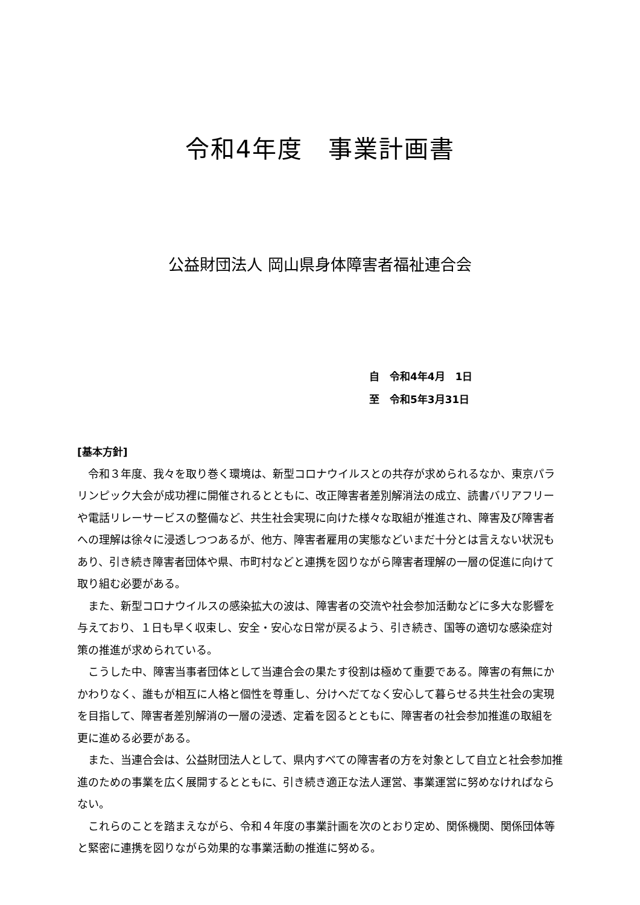令和4年度　事業計画書
公益財団法人 岡山県身体障害者福祉連合会
自　令和4年4月　1日
至　令和5年3月31日
[基本方針]
令和３年度、我々を取り巻く環境は、新型コロナウイルスとの共存が求められるなか、東京パラリンピック大会が成功裡に開催されるとともに、改正障害者差別解消法の成立、読書バリアフリーや電話リレーサービスの整備など、共生社会実現に向けた様々な取組が推進され、障害及び障害者への理解は徐々に浸透しつつあるが、他方、障害者雇用の実態などいまだ十分とは言えない状況もあり、引き続き障害者団体や県、市町村などと連携を図りながら障害者理解の一層の促進に向けて取り組む必要がある。
また、新型コロナウイルスの感染拡大の波は、障害者の交流や社会参加活動などに多大な影響を与えており、１日も早く収束し、安全・安心な日常が戻るよう、引き続き、国等の適切な感染症対策の推進が求められている。
こうした中、障害当事者団体として当連合会の果たす役割は極めて重要である。障害の有無にかかわりなく、誰もが相互に人格と個性を尊重し、分けへだてなく安心して暮らせる共生社会の実現を目指して、障害者差別解消の一層の浸透、定着を図るとともに、障害者の社会参加推進の取組を更に進める必要がある。
また、当連合会は、公益財団法人として、県内すべての障害者の方を対象として自立と社会参加推進のための事業を広く展開するとともに、引き続き適正な法人運営、事業運営に努めなければならない。
これらのことを踏まえながら、令和４年度の事業計画を次のとおり定め、関係機関、関係団体等と緊密に連携を図りながら効果的な事業活動の推進に努める。